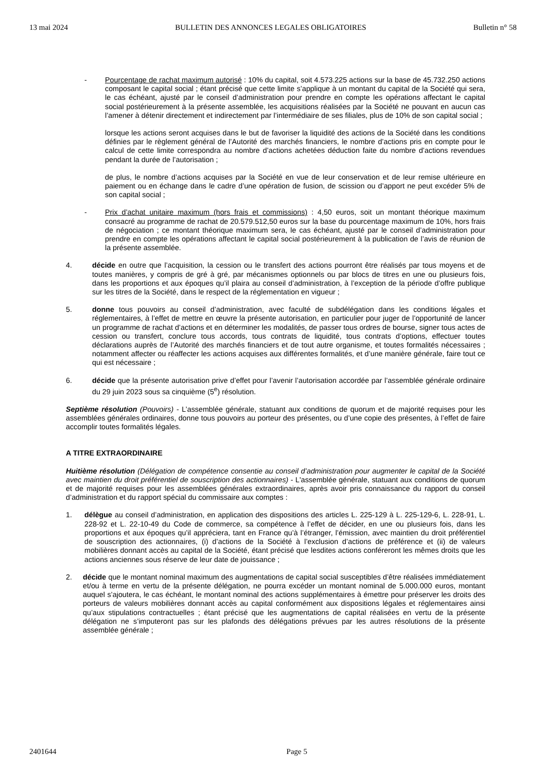13 mai 2024 BULLETIN DES ANNONCES LEGALES OBLIGATOIRES Bulletin n° 58
- Pourcentage de rachat maximum autorisé : 10% du capital, soit 4.573.225 actions sur la base de 45.732.250 actions composant le capital social ; étant précisé que cette limite s’applique à un montant du capital de la Société qui sera, le cas échéant, ajusté par le conseil d’administration pour prendre en compte les opérations affectant le capital social postérieurement à la présente assemblée, les acquisitions réalisées par la Société ne pouvant en aucun cas l’amener à détenir directement et indirectement par l’intermédiaire de ses filiales, plus de 10% de son capital social ;
lorsque les actions seront acquises dans le but de favoriser la liquidité des actions de la Société dans les conditions définies par le règlement général de l’Autorité des marchés financiers, le nombre d’actions pris en compte pour le calcul de cette limite correspondra au nombre d’actions achetées déduction faite du nombre d’actions revendues pendant la durée de l’autorisation ;
de plus, le nombre d’actions acquises par la Société en vue de leur conservation et de leur remise ultérieure en paiement ou en échange dans le cadre d’une opération de fusion, de scission ou d’apport ne peut excéder 5% de son capital social ;
- Prix d’achat unitaire maximum (hors frais et commissions) : 4,50 euros, soit un montant théorique maximum consacré au programme de rachat de 20.579.512,50 euros sur la base du pourcentage maximum de 10%, hors frais de négociation ; ce montant théorique maximum sera, le cas échéant, ajusté par le conseil d’administration pour prendre en compte les opérations affectant le capital social postérieurement à la publication de l’avis de réunion de la présente assemblée.
4. décide en outre que l’acquisition, la cession ou le transfert des actions pourront être réalisés par tous moyens et de toutes manières, y compris de gré à gré, par mécanismes optionnels ou par blocs de titres en une ou plusieurs fois, dans les proportions et aux époques qu’il plaira au conseil d’administration, à l’exception de la période d’offre publique sur les titres de la Société, dans le respect de la réglementation en vigueur ;
5. donne tous pouvoirs au conseil d’administration, avec faculté de subdélégation dans les conditions légales et réglementaires, à l’effet de mettre en œuvre la présente autorisation, en particulier pour juger de l’opportunité de lancer un programme de rachat d’actions et en déterminer les modalités, de passer tous ordres de bourse, signer tous actes de cession ou transfert, conclure tous accords, tous contrats de liquidité, tous contrats d’options, effectuer toutes déclarations auprès de l’Autorité des marchés financiers et de tout autre organisme, et toutes formalités nécessaires ; notamment affecter ou réaffecter les actions acquises aux différentes formalités, et d’une manière générale, faire tout ce qui est nécessaire ;
6. décide que la présente autorisation prive d’effet pour l’avenir l’autorisation accordée par l’assemblée générale ordinaire du 29 juin 2023 sous sa cinquième (5<sup>e</sup>) résolution.
Septième résolution (Pouvoirs) - L’assemblée générale, statuant aux conditions de quorum et de majorité requises pour les assemblées générales ordinaires, donne tous pouvoirs au porteur des présentes, ou d’une copie des présentes, à l’effet de faire accomplir toutes formalités légales.
A TITRE EXTRAORDINAIRE
Huitième résolution (Délégation de compétence consentie au conseil d’administration pour augmenter le capital de la Société avec maintien du droit préférentiel de souscription des actionnaires) - L'assemblée générale, statuant aux conditions de quorum et de majorité requises pour les assemblées générales extraordinaires, après avoir pris connaissance du rapport du conseil d’administration et du rapport spécial du commissaire aux comptes :
1. délègue au conseil d’administration, en application des dispositions des articles L. 225-129 à L. 225-129-6, L. 228-91, L. 228-92 et L. 22-10-49 du Code de commerce, sa compétence à l’effet de décider, en une ou plusieurs fois, dans les proportions et aux époques qu’il appréciera, tant en France qu’à l’étranger, l’émission, avec maintien du droit préférentiel de souscription des actionnaires, (i) d’actions de la Société à l’exclusion d’actions de préférence et (ii) de valeurs mobilières donnant accès au capital de la Société, étant précisé que lesdites actions conféreront les mêmes droits que les actions anciennes sous réserve de leur date de jouissance ;
2. décide que le montant nominal maximum des augmentations de capital social susceptibles d’être réalisées immédiatement et/ou à terme en vertu de la présente délégation, ne pourra excéder un montant nominal de 5.000.000 euros, montant auquel s’ajoutera, le cas échéant, le montant nominal des actions supplémentaires à émettre pour préserver les droits des porteurs de valeurs mobilières donnant accès au capital conformément aux dispositions légales et réglementaires ainsi qu’aux stipulations contractuelles ; étant précisé que les augmentations de capital réalisées en vertu de la présente délégation ne s’imputeront pas sur les plafonds des délégations prévues par les autres résolutions de la présente assemblée générale ;
2401644 Page 5